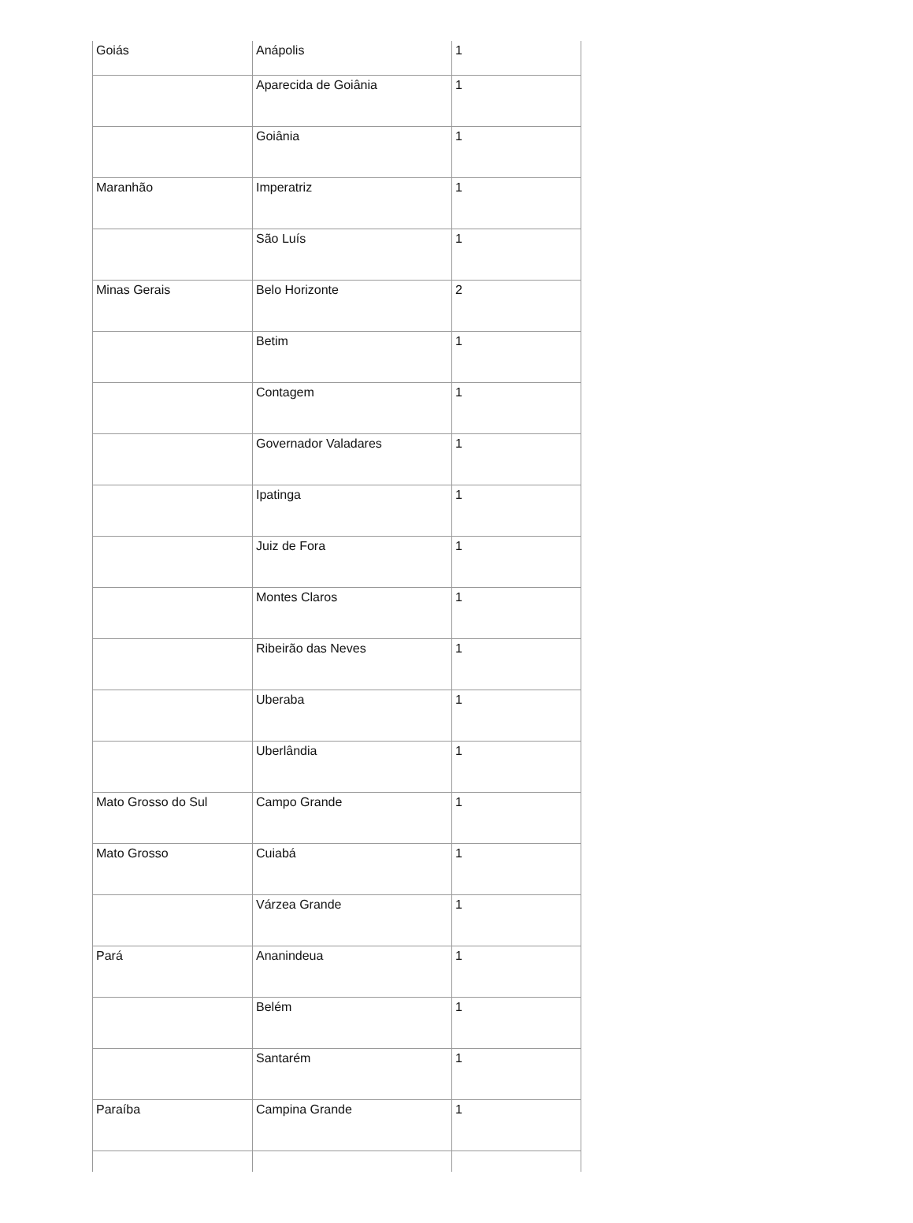| Goiás | Anápolis | 1 |
| | Aparecida de Goiânia | 1 |
| | Goiânia | 1 |
| Maranhão | Imperatriz | 1 |
| | São Luís | 1 |
| Minas Gerais | Belo Horizonte | 2 |
| | Betim | 1 |
| | Contagem | 1 |
| | Governador Valadares | 1 |
| | Ipatinga | 1 |
| | Juiz de Fora | 1 |
| | Montes Claros | 1 |
| | Ribeirão das Neves | 1 |
| | Uberaba | 1 |
| | Uberlândia | 1 |
| Mato Grosso do Sul | Campo Grande | 1 |
| Mato Grosso | Cuiabá | 1 |
| | Várzea Grande | 1 |
| Pará | Ananindeua | 1 |
| | Belém | 1 |
| | Santarém | 1 |
| Paraíba | Campina Grande | 1 |